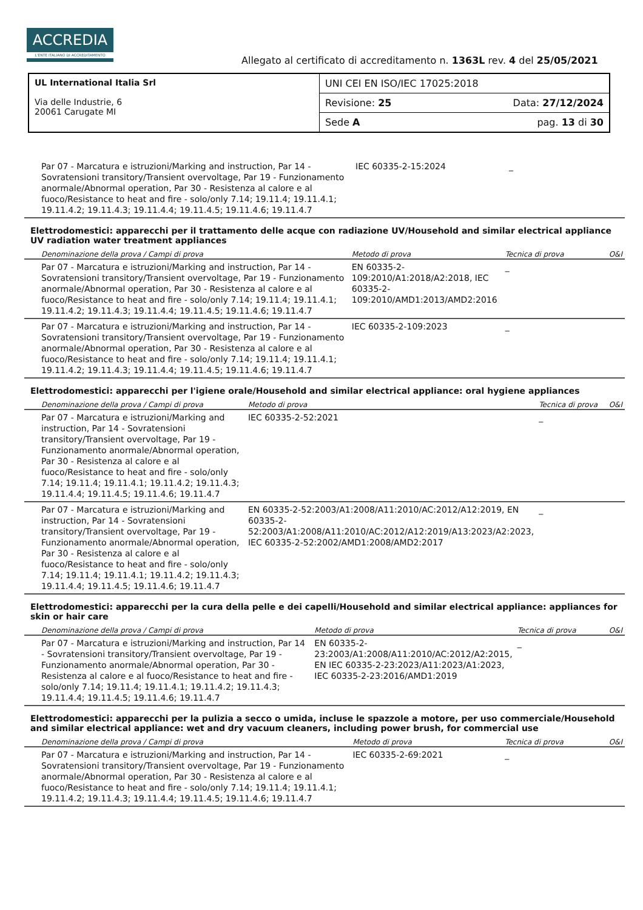ACCREDIA
L'ENTE ITALIANO DI ACCREDITAMENTO
Allegato al certificato di accreditamento n. 1363L rev. 4 del 25/05/2021
| UL International Italia Srl Via delle Industrie, 6 20061 Carugate MI | UNI CEI EN ISO/IEC 17025:2018 |
| | Revisione: 25 Data: 27/12/2024 |
| | Sede A pag. 13 di 30 |
| Par 07 - Marcatura e istruzioni/Marking and instruction, Par 14 - Sovratensioni transitory/Transient overvoltage, Par 19 - Funzionamento anormale/Abnormal operation, Par 30 - Resistenza al calore e al fuoco/Resistance to heat and fire - solo/only 7.14; 19.11.4; 19.11.4.1; 19.11.4.2; 19.11.4.3; 19.11.4.4; 19.11.4.5; 19.11.4.6; 19.11.4.7 | IEC 60335-2-15:2024 | _ | |
Elettrodomestici: apparecchi per il trattamento delle acque con radiazione UV/Household and similar electrical appliance UV radiation water treatment appliances
| Denominazione della prova / Campi di prova | Metodo di prova | Tecnica di prova | O&I |
| --- | --- | --- | --- |
| Par 07 - Marcatura e istruzioni/Marking and instruction, Par 14 - Sovratensioni transitory/Transient overvoltage, Par 19 - Funzionamento anormale/Abnormal operation, Par 30 - Resistenza al calore e al fuoco/Resistance to heat and fire - solo/only 7.14; 19.11.4; 19.11.4.1; 19.11.4.2; 19.11.4.3; 19.11.4.4; 19.11.4.5; 19.11.4.6; 19.11.4.7 | EN 60335-2-109:2010/A1:2018/A2:2018, IEC 60335-2-109:2010/AMD1:2013/AMD2:2016 | _ | |
| Par 07 - Marcatura e istruzioni/Marking and instruction, Par 14 - Sovratensioni transitory/Transient overvoltage, Par 19 - Funzionamento anormale/Abnormal operation, Par 30 - Resistenza al calore e al fuoco/Resistance to heat and fire - solo/only 7.14; 19.11.4; 19.11.4.1; 19.11.4.2; 19.11.4.3; 19.11.4.4; 19.11.4.5; 19.11.4.6; 19.11.4.7 | IEC 60335-2-109:2023 | _ | |
Elettrodomestici: apparecchi per l'igiene orale/Household and similar electrical appliance: oral hygiene appliances
| Denominazione della prova / Campi di prova | Metodo di prova | Tecnica di prova | O&I |
| --- | --- | --- | --- |
| Par 07 - Marcatura e istruzioni/Marking and instruction, Par 14 - Sovratensioni transitory/Transient overvoltage, Par 19 - Funzionamento anormale/Abnormal operation, Par 30 - Resistenza al calore e al fuoco/Resistance to heat and fire - solo/only 7.14; 19.11.4; 19.11.4.1; 19.11.4.2; 19.11.4.3; 19.11.4.4; 19.11.4.5; 19.11.4.6; 19.11.4.7 | IEC 60335-2-52:2021 | _ | |
| Par 07 - Marcatura e istruzioni/Marking and instruction, Par 14 - Sovratensioni transitory/Transient overvoltage, Par 19 - Funzionamento anormale/Abnormal operation, Par 30 - Resistenza al calore e al fuoco/Resistance to heat and fire - solo/only 7.14; 19.11.4; 19.11.4.1; 19.11.4.2; 19.11.4.3; 19.11.4.4; 19.11.4.5; 19.11.4.6; 19.11.4.7 | EN 60335-2-52:2003/A1:2008/A11:2010/AC:2012/A12:2019, EN 60335-2-52:2003/A1:2008/A11:2010/AC:2012/A12:2019/A13:2023/A2:2023, IEC 60335-2-52:2002/AMD1:2008/AMD2:2017 | _ | |
Elettrodomestici: apparecchi per la cura della pelle e dei capelli/Household and similar electrical appliance: appliances for skin or hair care
| Denominazione della prova / Campi di prova | Metodo di prova | Tecnica di prova | O&I |
| --- | --- | --- | --- |
| Par 07 - Marcatura e istruzioni/Marking and instruction, Par 14 - Sovratensioni transitory/Transient overvoltage, Par 19 - Funzionamento anormale/Abnormal operation, Par 30 - Resistenza al calore e al fuoco/Resistance to heat and fire - solo/only 7.14; 19.11.4; 19.11.4.1; 19.11.4.2; 19.11.4.3; 19.11.4.4; 19.11.4.5; 19.11.4.6; 19.11.4.7 | EN 60335-2-23:2003/A1:2008/A11:2010/AC:2012/A2:2015, EN IEC 60335-2-23:2023/A11:2023/A1:2023, IEC 60335-2-23:2016/AMD1:2019 | _ | |
Elettrodomestici: apparecchi per la pulizia a secco o umida, incluse le spazzole a motore, per uso commerciale/Household and similar electrical appliance: wet and dry vacuum cleaners, including power brush, for commercial use
| Denominazione della prova / Campi di prova | Metodo di prova | Tecnica di prova | O&I |
| --- | --- | --- | --- |
| Par 07 - Marcatura e istruzioni/Marking and instruction, Par 14 - Sovratensioni transitory/Transient overvoltage, Par 19 - Funzionamento anormale/Abnormal operation, Par 30 - Resistenza al calore e al fuoco/Resistance to heat and fire - solo/only 7.14; 19.11.4; 19.11.4.1; 19.11.4.2; 19.11.4.3; 19.11.4.4; 19.11.4.5; 19.11.4.6; 19.11.4.7 | IEC 60335-2-69:2021 | _ | |